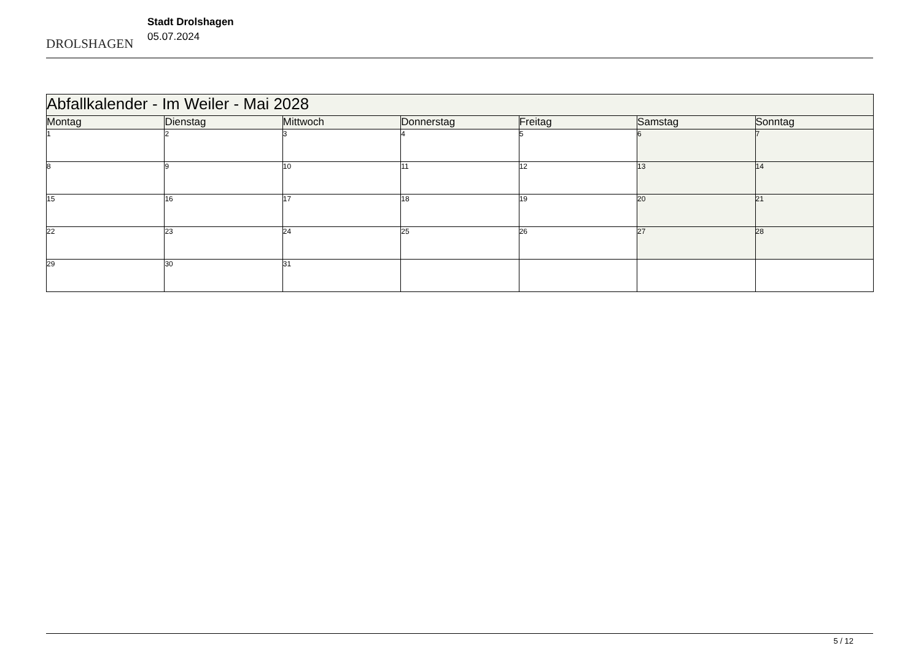DROLSHAGEN
Stadt Drolshagen
05.07.2024
| Abfallkalender - Im Weiler - Mai 2028 | | | | | | |
| Montag | Dienstag | Mittwoch | Donnerstag | Freitag | Samstag | Sonntag |
| 1 | 2 | 3 | 4 | 5 | 6 | 7 |
| 8 | 9 | 10 | 11 | 12 | 13 | 14 |
| 15 | 16 | 17 | 18 | 19 | 20 | 21 |
| 22 | 23 | 24 | 25 | 26 | 27 | 28 |
| 29 | 30 | 31 | | | | |
5 / 12